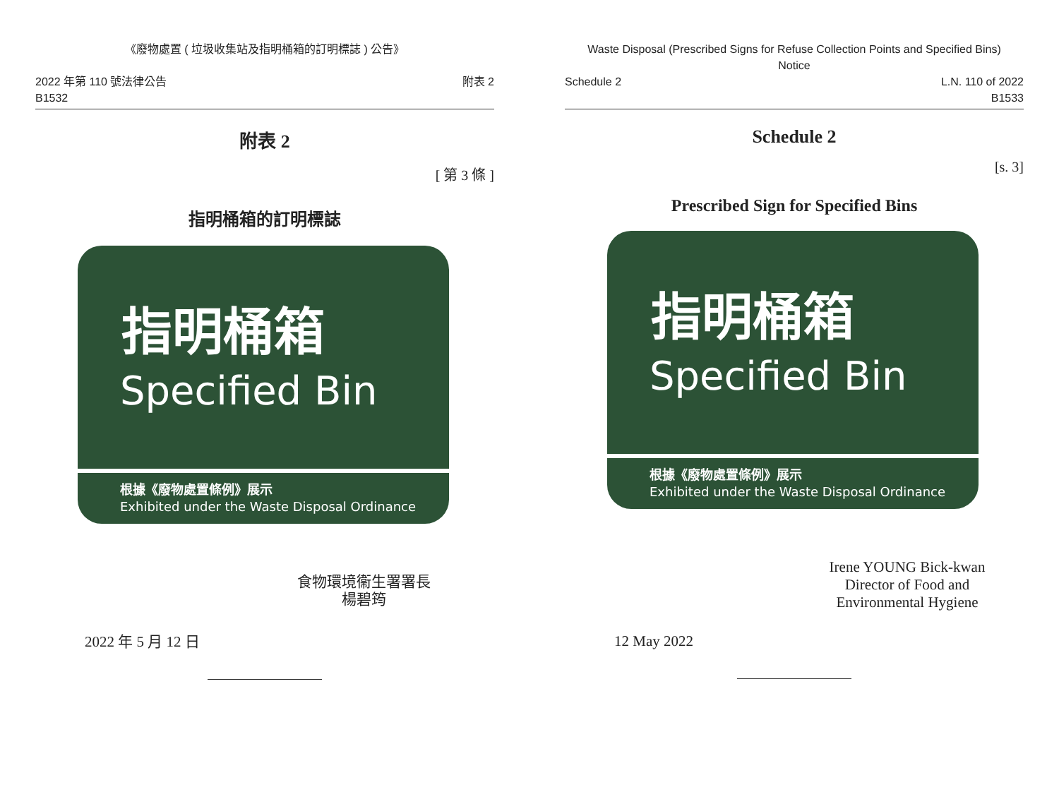《廢物處置 ( 垃圾收集站及指明桶箱的訂明標誌 ) 公告》
2022 年第 110 號法律公告
B1532
附表 2
附表 2
[ 第 3 條 ]
指明桶箱的訂明標誌
指明桶箱
Specified Bin
根據《廢物處置條例》展示
Exhibited under the Waste Disposal Ordinance
食物環境衞生署署長
楊碧筠
2022 年 5 月 12 日
Waste Disposal (Prescribed Signs for Refuse Collection Points and Specified Bins)
Notice
Schedule 2 L.N. 110 of 2022
B1533
Schedule 2
[s. 3]
Prescribed Sign for Specified Bins
指明桶箱
Specified Bin
根據《廢物處置條例》展示
Exhibited under the Waste Disposal Ordinance
Irene YOUNG Bick-kwan
Director of Food and
Environmental Hygiene
12 May 2022